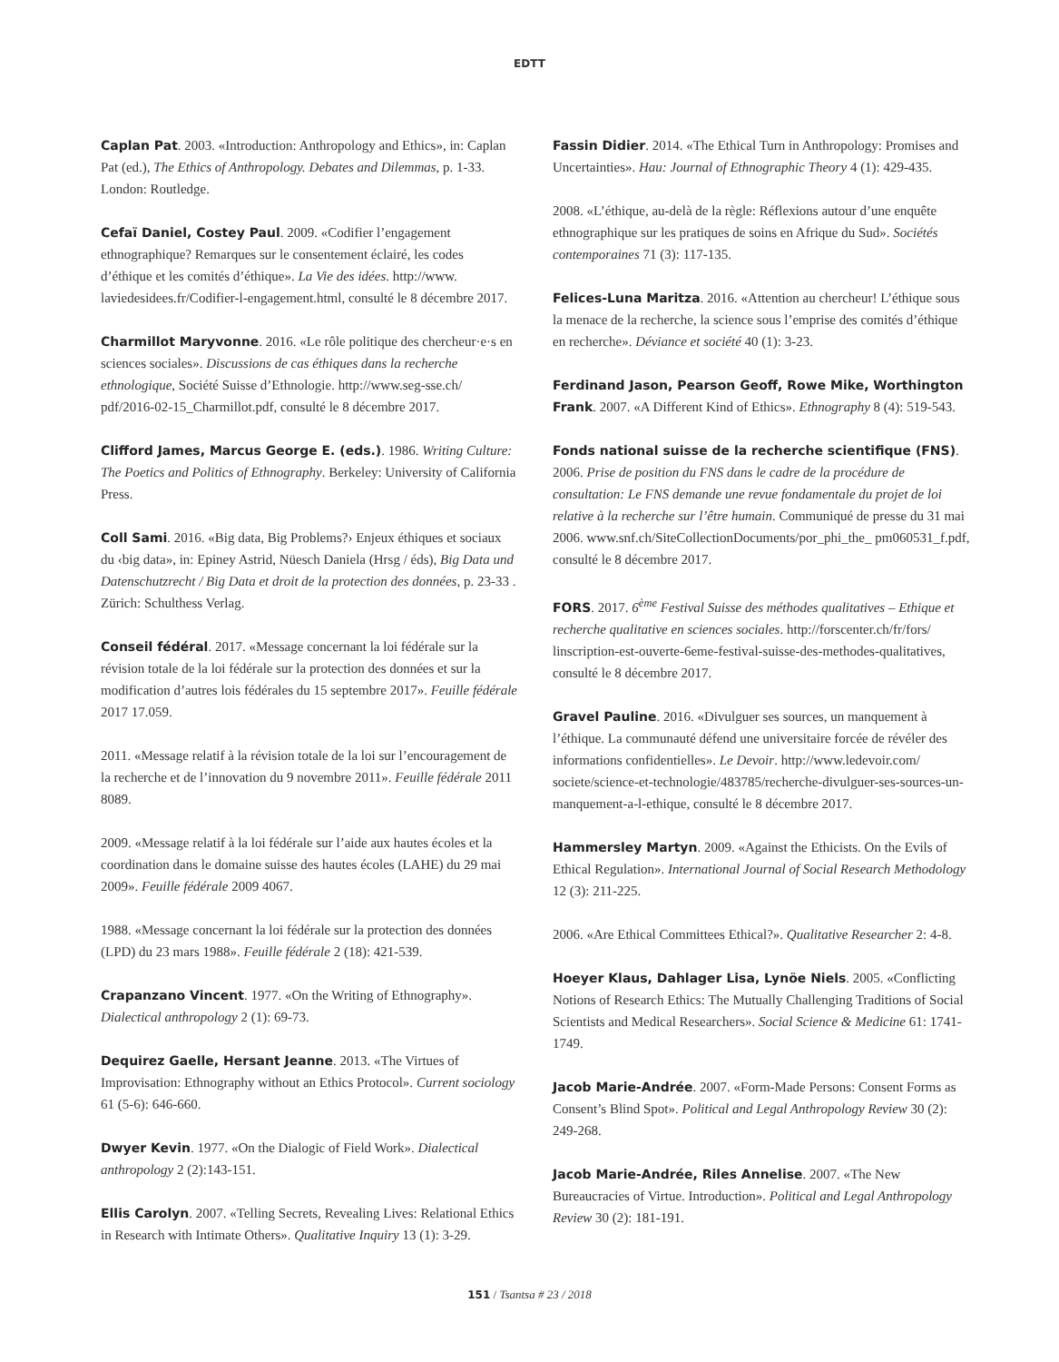EDTT
Caplan Pat. 2003. «Introduction: Anthropology and Ethics», in: Caplan Pat (ed.), The Ethics of Anthropology. Debates and Dilemmas, p. 1-33. London: Routledge.
Cefaï Daniel, Costey Paul. 2009. «Codifier l’engagement ethnographique? Remarques sur le consentement éclairé, les codes d’éthique et les comités d’éthique». La Vie des idées. http://www. laviedesidees.fr/Codifier-l-engagement.html, consulté le 8 décembre 2017.
Charmillot Maryvonne. 2016. «Le rôle politique des chercheur·e·s en sciences sociales». Discussions de cas éthiques dans la recherche ethnologique, Société Suisse d’Ethnologie. http://www.seg-sse.ch/ pdf/2016-02-15_Charmillot.pdf, consulté le 8 décembre 2017.
Clifford James, Marcus George E. (eds.). 1986. Writing Culture: The Poetics and Politics of Ethnography. Berkeley: University of California Press.
Coll Sami. 2016. «Big data, Big Problems?› Enjeux éthiques et sociaux du ‹big data», in: Epiney Astrid, Nüesch Daniela (Hrsg / éds), Big Data und Datenschutzrecht / Big Data et droit de la protection des données, p. 23-33 . Zürich: Schulthess Verlag.
Conseil fédéral. 2017. «Message concernant la loi fédérale sur la révision totale de la loi fédérale sur la protection des données et sur la modification d’autres lois fédérales du 15 septembre 2017». Feuille fédérale 2017 17.059.
2011. «Message relatif à la révision totale de la loi sur l’encouragement de la recherche et de l’innovation du 9 novembre 2011». Feuille fédérale 2011 8089.
2009. «Message relatif à la loi fédérale sur l’aide aux hautes écoles et la coordination dans le domaine suisse des hautes écoles (LAHE) du 29 mai 2009». Feuille fédérale 2009 4067.
1988. «Message concernant la loi fédérale sur la protection des données (LPD) du 23 mars 1988». Feuille fédérale 2 (18): 421-539.
Crapanzano Vincent. 1977. «On the Writing of Ethnography». Dialectical anthropology 2 (1): 69-73.
Dequirez Gaelle, Hersant Jeanne. 2013. «The Virtues of Improvisation: Ethnography without an Ethics Protocol». Current sociology 61 (5-6): 646-660.
Dwyer Kevin. 1977. «On the Dialogic of Field Work». Dialectical anthropology 2 (2):143-151.
Ellis Carolyn. 2007. «Telling Secrets, Revealing Lives: Relational Ethics in Research with Intimate Others». Qualitative Inquiry 13 (1): 3-29.
Fassin Didier. 2014. «The Ethical Turn in Anthropology: Promises and Uncertainties». Hau: Journal of Ethnographic Theory 4 (1): 429-435.
2008. «L’éthique, au-delà de la règle: Réflexions autour d’une enquête ethnographique sur les pratiques de soins en Afrique du Sud». Sociétés contemporaines 71 (3): 117-135.
Felices-Luna Maritza. 2016. «Attention au chercheur! L’éthique sous la menace de la recherche, la science sous l’emprise des comités d’éthique en recherche». Déviance et société 40 (1): 3-23.
Ferdinand Jason, Pearson Geoff, Rowe Mike, Worthington Frank. 2007. «A Different Kind of Ethics». Ethnography 8 (4): 519-543.
Fonds national suisse de la recherche scientifique (FNS). 2006. Prise de position du FNS dans le cadre de la procédure de consultation: Le FNS demande une revue fondamentale du projet de loi relative à la recherche sur l’être humain. Communiqué de presse du 31 mai 2006. www.snf.ch/SiteCollectionDocuments/por_phi_the_ pm060531_f.pdf, consulté le 8 décembre 2017.
FORS. 2017. 6<sup>ème</sup> Festival Suisse des méthodes qualitatives – Ethique et recherche qualitative en sciences sociales. http://forscenter.ch/fr/fors/ linscription-est-ouverte-6eme-festival-suisse-des-methodes-qualitatives, consulté le 8 décembre 2017.
Gravel Pauline. 2016. «Divulguer ses sources, un manquement à l’éthique. La communauté défend une universitaire forcée de révéler des informations confidentielles». Le Devoir. http://www.ledevoir.com/ societe/science-et-technologie/483785/recherche-divulguer-ses-sources-un-manquement-a-l-ethique, consulté le 8 décembre 2017.
Hammersley Martyn. 2009. «Against the Ethicists. On the Evils of Ethical Regulation». International Journal of Social Research Methodology 12 (3): 211-225.
2006. «Are Ethical Committees Ethical?». Qualitative Researcher 2: 4-8.
Hoeyer Klaus, Dahlager Lisa, Lynöe Niels. 2005. «Conflicting Notions of Research Ethics: The Mutually Challenging Traditions of Social Scientists and Medical Researchers». Social Science & Medicine 61: 1741-1749.
Jacob Marie-Andrée. 2007. «Form-Made Persons: Consent Forms as Consent’s Blind Spot». Political and Legal Anthropology Review 30 (2): 249-268.
Jacob Marie-Andrée, Riles Annelise. 2007. «The New Bureaucracies of Virtue. Introduction». Political and Legal Anthropology Review 30 (2): 181-191.
151 / Tsantsa # 23 / 2018